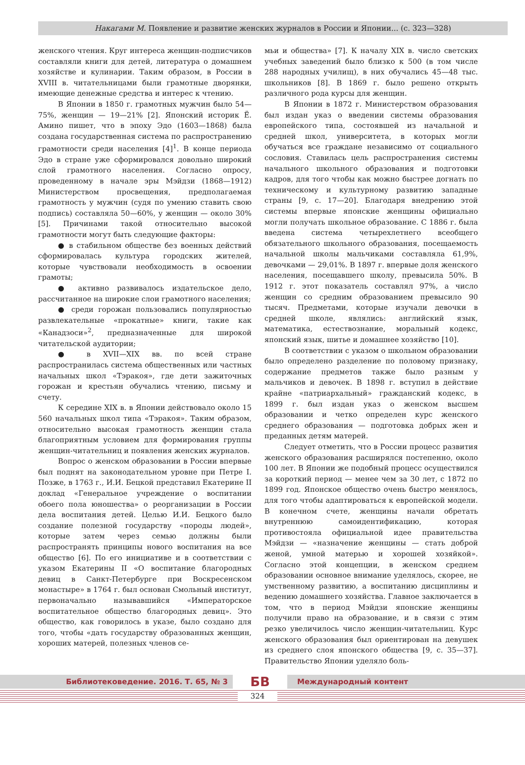Накагами М. Появление и развитие женских журналов в России и Японии... (с. 323—328)
женского чтения. Круг интереса женщин-подписчиков составляли книги для детей, литература о домашнем хозяйстве и кулинарии. Таким образом, в России в XVIII в. читательницами были грамотные дворянки, имеющие денежные средства и интерес к чтению.
В Японии в 1850 г. грамотных мужчин было 54—75%, женщин — 19—21% [2]. Японский историк Ё. Амино пишет, что в эпоху Эдо (1603—1868) была создана государственная система по распространению грамотности среди населения [4]<sup>1</sup>. В конце периода Эдо в стране уже сформировался довольно широкий слой грамотного населения. Согласно опросу, проведенному в начале эры Мэйдзи (1868—1912) Министерством просвещения, предполагаемая грамотность у мужчин (судя по умению ставить свою подпись) составляла 50—60%, у женщин — около 30% [5]. Причинами такой относительно высокой грамотности могут быть следующие факторы:
● в стабильном обществе без военных действий сформировалась культура городских жителей, которые чувствовали необходимость в освоении грамоты;
● активно развивалось издательское дело, рассчитанное на широкие слои грамотного населения;
● среди горожан пользовались популярностью развлекательные «прокатные» книги, такие как «Канадзоси»<sup>2</sup>, предназначенные для широкой читательской аудитории;
● в XVII—XIX вв. по всей стране распространилась система общественных или частных начальных школ «Тэракоя», где дети зажиточных горожан и крестьян обучались чтению, письму и счету.
К середине XIX в. в Японии действовало около 15 560 начальных школ типа «Тэракоя». Таким образом, относительно высокая грамотность женщин стала благоприятным условием для формирования группы женщин-читательниц и появления женских журналов.
Вопрос о женском образовании в России впервые был поднят на законодательном уровне при Петре I. Позже, в 1763 г., И.И. Бецкой представил Екатерине II доклад «Генеральное учреждение о воспитании обоего пола юношества» о реорганизации в России дела воспитания детей. Целью И.И. Бецкого было создание полезной государству «породы людей», которые затем через семью должны были распространять принципы нового воспитания на все общество [6]. По его инициативе и в соответствии с указом Екатерины II «О воспитание благородных девиц в Санкт-Петербурге при Воскресенском монастыре» в 1764 г. был основан Смольный институт, первоначально называвшийся «Императорское воспитательное общество благородных девиц». Это общество, как говорилось в указе, было создано для того, чтобы «дать государству образованных женщин, хороших матерей, полезных членов се-
мьи и общества» [7]. К началу XIX в. число светских учебных заведений было близко к 500 (в том числе 288 народных училищ), в них обучались 45—48 тыс. школьников [8]. В 1869 г. было решено открыть различного рода курсы для женщин.
В Японии в 1872 г. Министерством образования был издан указ о введении системы образования европейского типа, состоявшей из начальной и средней школ, университета, в которых могли обучаться все граждане независимо от социального сословия. Ставилась цель распространения системы начального школьного образования и подготовки кадров, для того чтобы как можно быстрее догнать по техническому и культурному развитию западные страны [9, с. 17—20]. Благодаря внедрению этой системы впервые японские женщины официально могли получать школьное образование. С 1886 г. была введена система четырехлетнего всеобщего обязательного школьного образования, посещаемость начальной школы мальчиками составляла 61,9%, девочками — 29,01%. В 1897 г. впервые доля женского населения, посещавшего школу, превысила 50%. В 1912 г. этот показатель составлял 97%, а число женщин со средним образованием превысило 90 тысяч. Предметами, которые изучали девочки в средней школе, являлись: английский язык, математика, естествознание, моральный кодекс, японский язык, шитье и домашнее хозяйство [10].
В соответствии с указом о школьном образовании было определено разделение по половому признаку, содержание предметов также было разным у мальчиков и девочек. В 1898 г. вступил в действие крайне «патриархальный» гражданский кодекс, в 1899 г. был издан указ о женском высшем образовании и четко определен курс женского среднего образования — подготовка добрых жен и преданных детям матерей.
Следует отметить, что в России процесс развития женского образования расширялся постепенно, около 100 лет. В Японии же подобный процесс осуществился за короткий период — менее чем за 30 лет, с 1872 по 1899 год. Японское общество очень быстро менялось, для того чтобы адаптироваться к европейской модели. В конечном счете, женщины начали обретать внутреннюю самоидентификацию, которая противостояла официальной идее правительства Мэйдзи — «назначение женщины — стать доброй женой, умной матерью и хорошей хозяйкой». Согласно этой концепции, в женском среднем образовании основное внимание уделялось, скорее, не умственному развитию, а воспитанию дисциплины и ведению домашнего хозяйства. Главное заключается в том, что в период Мэйдзи японские женщины получили право на образование, и в связи с этим резко увеличилось число женщин-читательниц. Курс женского образования был ориентирован на девушек из среднего слоя японского общества [9, с. 35—37]. Правительство Японии уделяло боль-
Библиотековедение. 2016. Т. 65, № 3 БВ Международный контент
324